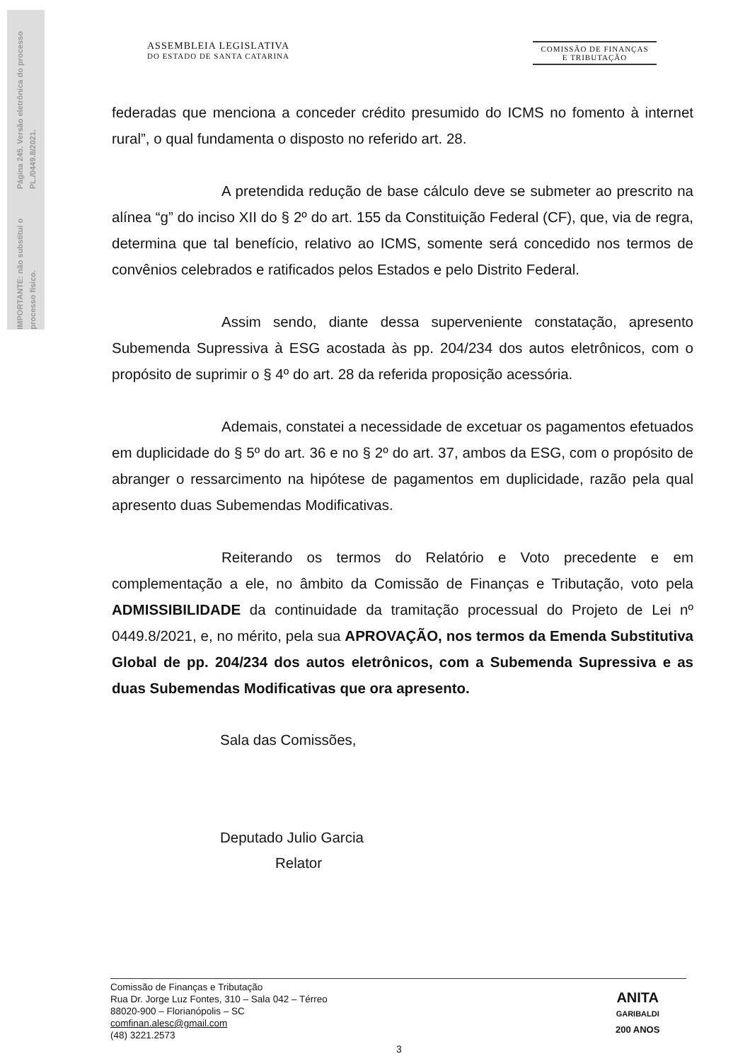Página 245. Versão eletrônica do processo PL./0449.8/2021.
IMPORTANTE: não substitui o processo físico.
ASSEMBLEIA LEGISLATIVA
DO ESTADO DE SANTA CATARINA
COMISSÃO DE FINANÇAS
E TRIBUTAÇÃO
federadas que menciona a conceder crédito presumido do ICMS no fomento à internet rural”, o qual fundamenta o disposto no referido art. 28.
A pretendida redução de base cálculo deve se submeter ao prescrito na alínea “g” do inciso XII do § 2º do art. 155 da Constituição Federal (CF), que, via de regra, determina que tal benefício, relativo ao ICMS, somente será concedido nos termos de convênios celebrados e ratificados pelos Estados e pelo Distrito Federal.
Assim sendo, diante dessa superveniente constatação, apresento Subemenda Supressiva à ESG acostada às pp. 204/234 dos autos eletrônicos, com o propósito de suprimir o § 4º do art. 28 da referida proposição acessória.
Ademais, constatei a necessidade de excetuar os pagamentos efetuados em duplicidade do § 5º do art. 36 e no § 2º do art. 37, ambos da ESG, com o propósito de abranger o ressarcimento na hipótese de pagamentos em duplicidade, razão pela qual apresento duas Subemendas Modificativas.
Reiterando os termos do Relatório e Voto precedente e em complementação a ele, no âmbito da Comissão de Finanças e Tributação, voto pela ADMISSIBILIDADE da continuidade da tramitação processual do Projeto de Lei nº 0449.8/2021, e, no mérito, pela sua APROVAÇÃO, nos termos da Emenda Substitutiva Global de pp. 204/234 dos autos eletrônicos, com a Subemenda Supressiva e as duas Subemendas Modificativas que ora apresento.
Sala das Comissões,
Deputado Julio Garcia
Relator
Comissão de Finanças e Tributação
Rua Dr. Jorge Luz Fontes, 310 – Sala 042 – Térreo
88020-900 – Florianópolis – SC
comfinan.alesc@gmail.com
(48) 3221.2573
ANITA
GARIBALDI
200 ANOS
3